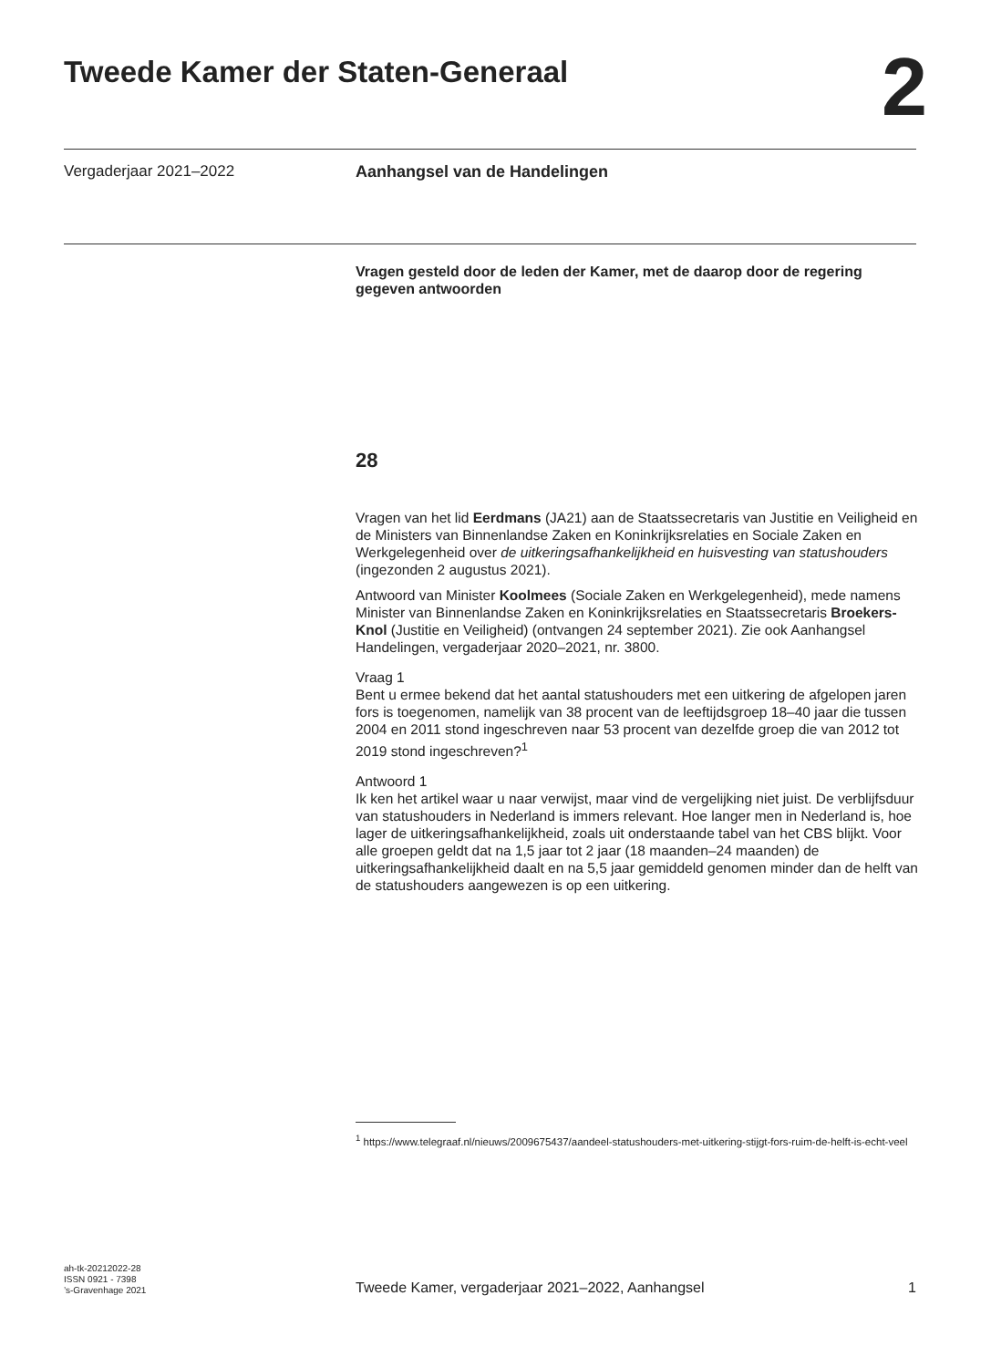Tweede Kamer der Staten-Generaal
2
Vergaderjaar 2021–2022 Aanhangsel van de Handelingen
Vragen gesteld door de leden der Kamer, met de daarop door de regering gegeven antwoorden
28
Vragen van het lid Eerdmans (JA21) aan de Staatssecretaris van Justitie en Veiligheid en de Ministers van Binnenlandse Zaken en Koninkrijksrelaties en Sociale Zaken en Werkgelegenheid over de uitkeringsafhankelijkheid en huisvesting van statushouders (ingezonden 2 augustus 2021).
Antwoord van Minister Koolmees (Sociale Zaken en Werkgelegenheid), mede namens Minister van Binnenlandse Zaken en Koninkrijksrelaties en Staatssecretaris Broekers-Knol (Justitie en Veiligheid) (ontvangen 24 september 2021). Zie ook Aanhangsel Handelingen, vergaderjaar 2020–2021, nr. 3800.
Vraag 1
Bent u ermee bekend dat het aantal statushouders met een uitkering de afgelopen jaren fors is toegenomen, namelijk van 38 procent van de leeftijdsgroep 18–40 jaar die tussen 2004 en 2011 stond ingeschreven naar 53 procent van dezelfde groep die van 2012 tot 2019 stond ingeschreven?<sup>1</sup>
Antwoord 1
Ik ken het artikel waar u naar verwijst, maar vind de vergelijking niet juist. De verblijfsduur van statushouders in Nederland is immers relevant. Hoe langer men in Nederland is, hoe lager de uitkeringsafhankelijkheid, zoals uit onderstaande tabel van het CBS blijkt. Voor alle groepen geldt dat na 1,5 jaar tot 2 jaar (18 maanden–24 maanden) de uitkeringsafhankelijkheid daalt en na 5,5 jaar gemiddeld genomen minder dan de helft van de statushouders aangewezen is op een uitkering.
<sup>1</sup> https://www.telegraaf.nl/nieuws/2009675437/aandeel-statushouders-met-uitkering-stijgt-fors-ruim-de-helft-is-echt-veel
ah-tk-20212022-28
ISSN 0921 - 7398
’s-Gravenhage 2021
Tweede Kamer, vergaderjaar 2021–2022, Aanhangsel
1